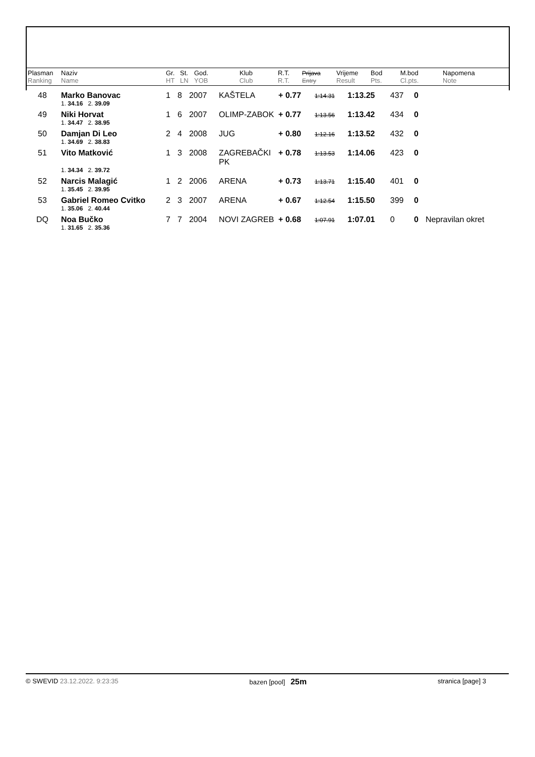| Plasman Ranking | Naziv Name | Gr. HT | St. LN | God. YOB | Klub Club | R.T. R.T. | Prijava Entry | Vrijeme Result | Bod Pts. | M.bod Cl.pts. | Napomena Note |
| --- | --- | --- | --- | --- | --- | --- | --- | --- | --- | --- | --- |
| 48 | Marko Banovac | 1 | 8 | 2007 | KAŠTELA | + 0.77 | 1:14.31 | 1:13.25 | 437 | 0 | |
| | 1. 34.16 2. 39.09 | | | | | | | | | | |
| 49 | Niki Horvat | 1 | 6 | 2007 | OLIMP-ZABOK | + 0.77 | 1:13.56 | 1:13.42 | 434 | 0 | |
| | 1. 34.47 2. 38.95 | | | | | | | | | | |
| 50 | Damjan Di Leo | 2 | 4 | 2008 | JUG | + 0.80 | 1:12.16 | 1:13.52 | 432 | 0 | |
| | 1. 34.69 2. 38.83 | | | | | | | | | | |
| 51 | Vito Matković | 1 | 3 | 2008 | ZAGREBAČKI PK | + 0.78 | 1:13.53 | 1:14.06 | 423 | 0 | |
| | 1. 34.34 2. 39.72 | | | | | | | | | | |
| 52 | Narcis Malagić | 1 | 2 | 2006 | ARENA | + 0.73 | 1:13.71 | 1:15.40 | 401 | 0 | |
| | 1. 35.45 2. 39.95 | | | | | | | | | | |
| 53 | Gabriel Romeo Cvitko | 2 | 3 | 2007 | ARENA | + 0.67 | 1:12.54 | 1:15.50 | 399 | 0 | |
| | 1. 35.06 2. 40.44 | | | | | | | | | | |
| DQ | Noa Bučko | 7 | 7 | 2004 | NOVI ZAGREB | + 0.68 | 1:07.91 | 1:07.01 | 0 | 0 | Nepravilan okret |
| | 1. 31.65 2. 35.36 | | | | | | | | | | |
© SWEVID 23.12.2022. 9:23:35 bazen [pool] 25m stranica [page] 3